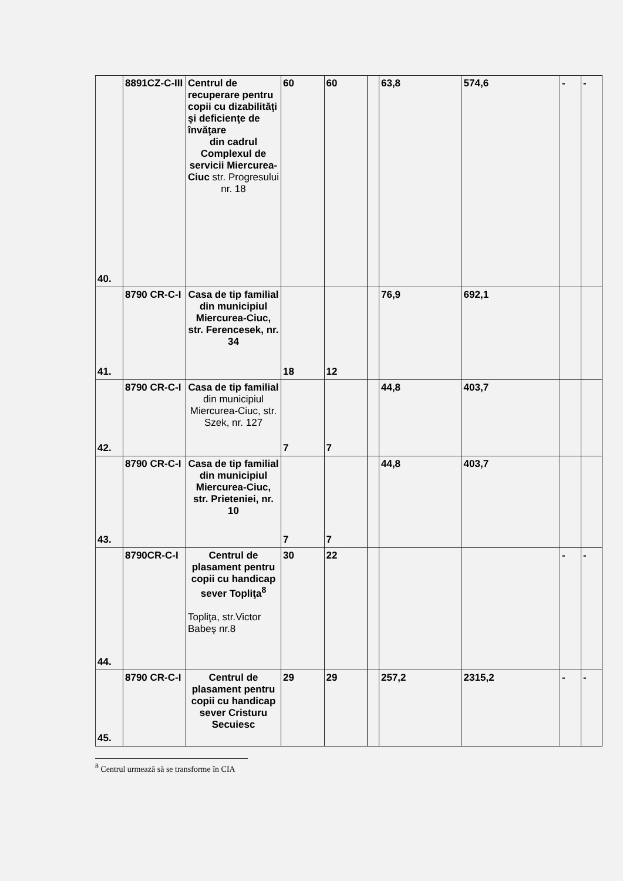| 40. | 8891CZ-C-III | Centrul de recuperare pentru copii cu dizabilităţi şi deficienţe de învăţare din cadrul Complexul de servicii Miercurea-Ciuc str. Progresului nr. 18 | 60 | 60 | | 63,8 | 574,6 | - | - |
| 41. | 8790 CR-C-I | Casa de tip familial din municipiul Miercurea-Ciuc, str. Ferencesek, nr. 34 | 18 | 12 | | 76,9 | 692,1 | | |
| 42. | 8790 CR-C-I | Casa de tip familial din municipiul Miercurea-Ciuc, str. Szek, nr. 127 | 7 | 7 | | 44,8 | 403,7 | | |
| 43. | 8790 CR-C-I | Casa de tip familial din municipiul Miercurea-Ciuc, str. Prieteniei, nr. 10 | 7 | 7 | | 44,8 | 403,7 | | |
| 44. | 8790CR-C-I | Centrul de plasament pentru copii cu handicap sever Topliţa<sup>8</sup> Topliţa, str.Victor Babeş nr.8 | 30 | 22 | | | | - | - |
| 45. | 8790 CR-C-I | Centrul de plasament pentru copii cu handicap sever Cristuru Secuiesc | 29 | 29 | | 257,2 | 2315,2 | - | - |
<sup>8</sup> Centrul urmează să se transforme în CIA